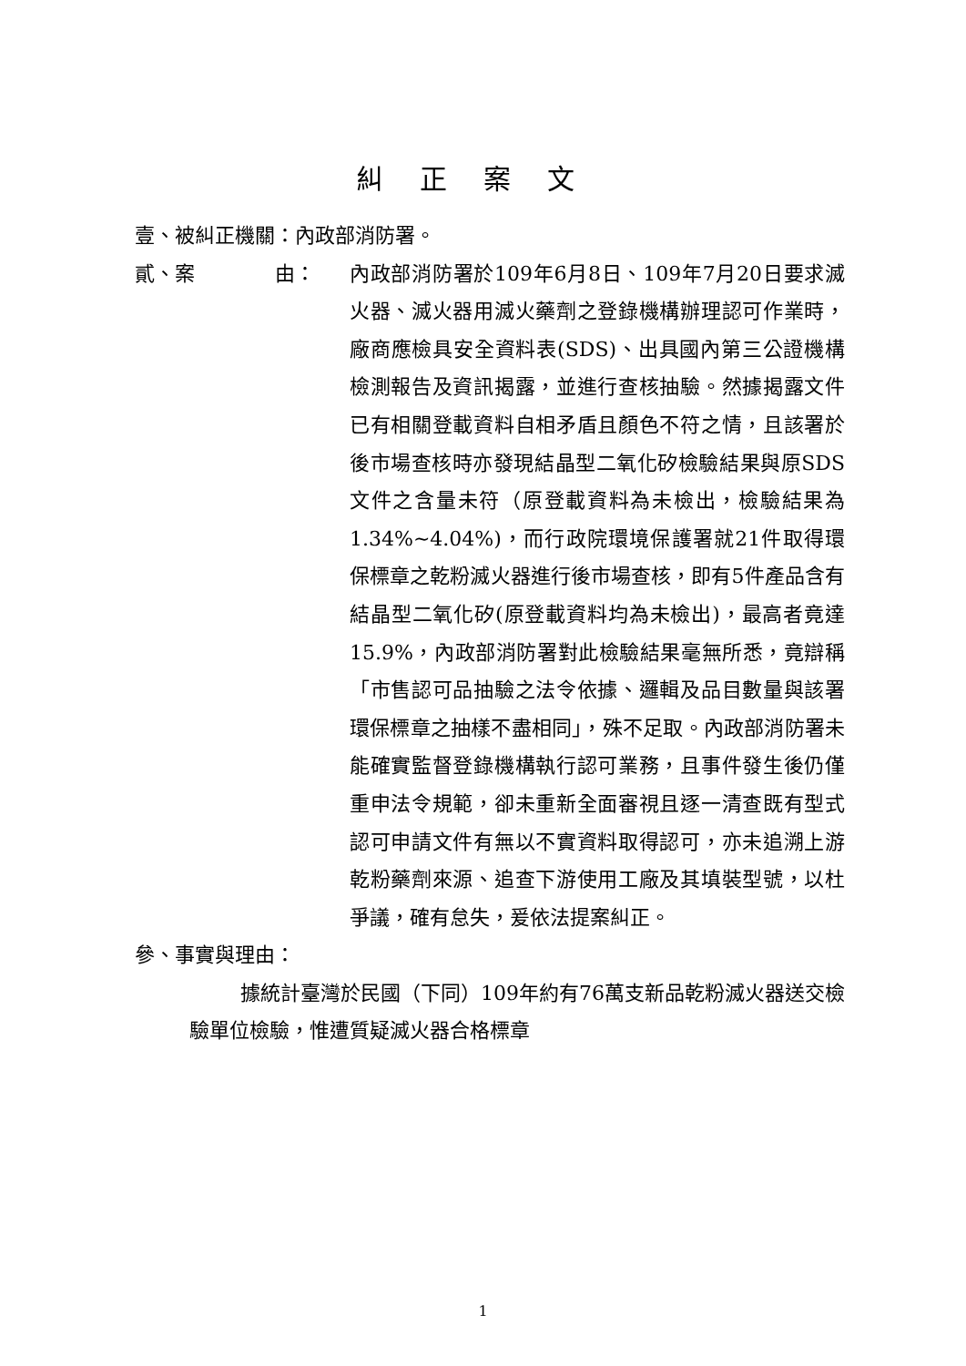糾正案文
壹、被糾正機關：內政部消防署。
貳、案　　　　由： 內政部消防署於109年6月8日、109年7月20日要求滅火器、滅火器用滅火藥劑之登錄機構辦理認可作業時，廠商應檢具安全資料表(SDS)、出具國內第三公證機構檢測報告及資訊揭露，並進行查核抽驗。然據揭露文件已有相關登載資料自相矛盾且顏色不符之情，且該署於後市場查核時亦發現結晶型二氧化矽檢驗結果與原SDS文件之含量未符（原登載資料為未檢出，檢驗結果為1.34%~4.04%)，而行政院環境保護署就21件取得環保標章之乾粉滅火器進行後市場查核，即有5件產品含有結晶型二氧化矽(原登載資料均為未檢出)，最高者竟達15.9%，內政部消防署對此檢驗結果毫無所悉，竟辯稱「市售認可品抽驗之法令依據、邏輯及品目數量與該署環保標章之抽樣不盡相同」，殊不足取。內政部消防署未能確實監督登錄機構執行認可業務，且事件發生後仍僅重申法令規範，卻未重新全面審視且逐一清查既有型式認可申請文件有無以不實資料取得認可，亦未追溯上游乾粉藥劑來源、追查下游使用工廠及其填裝型號，以杜爭議，確有怠失，爰依法提案糾正。
參、事實與理由：
據統計臺灣於民國（下同）109年約有76萬支新品乾粉滅火器送交檢驗單位檢驗，惟遭質疑滅火器合格標章
1